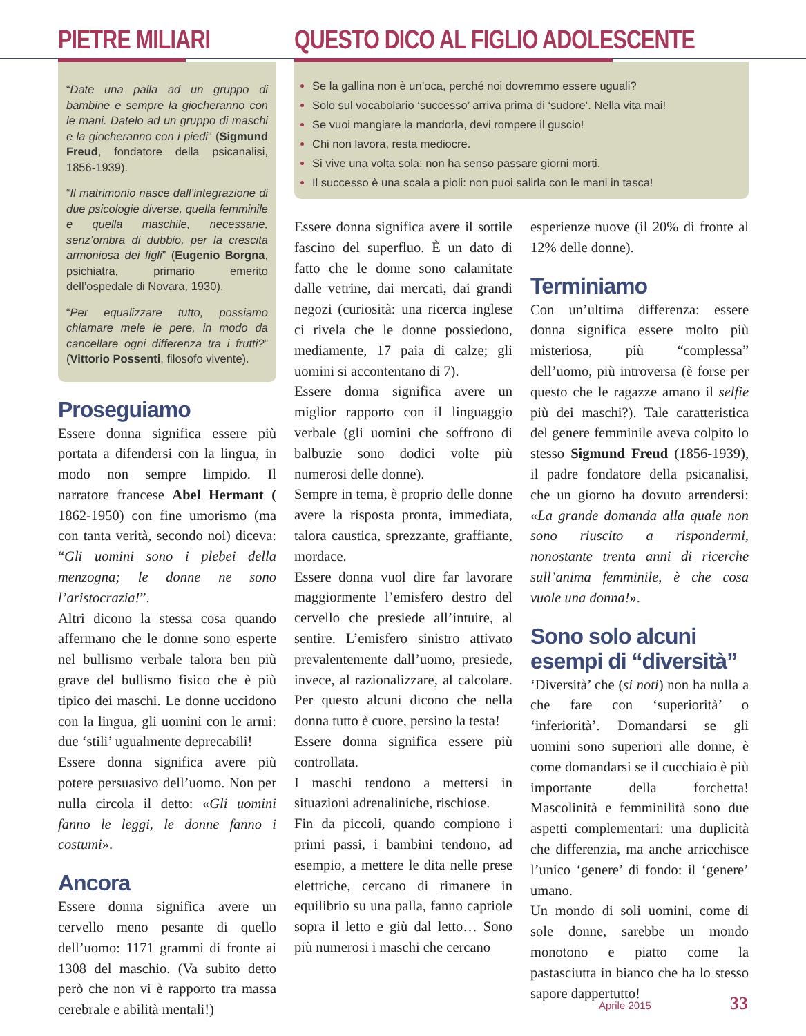PIETRE MILIARI
“Date una palla ad un gruppo di bambine e sempre la giocheranno con le mani. Datelo ad un gruppo di maschi e la giocheranno con i piedi” (Sigmund Freud, fondatore della psicanalisi, 1856-1939).
“Il matrimonio nasce dall’integrazione di due psicologie diverse, quella femminile e quella maschile, necessarie, senz’ombra di dubbio, per la crescita armoniosa dei figli” (Eugenio Borgna, psichiatra, primario emerito dell’ospedale di Novara, 1930).
“Per equalizzare tutto, possiamo chiamare mele le pere, in modo da cancellare ogni differenza tra i frutti?” (Vittorio Possenti, filosofo vivente).
Proseguiamo
Essere donna significa essere più portata a difendersi con la lingua, in modo non sempre limpido. Il narratore francese Abel Hermant ( 1862-1950) con fine umorismo (ma con tanta verità, secondo noi) diceva: “Gli uomini sono i plebei della menzogna; le donne ne sono l’aristocrazia!”.
Altri dicono la stessa cosa quando affermano che le donne sono esperte nel bullismo verbale talora ben più grave del bullismo fisico che è più tipico dei maschi. Le donne uccidono con la lingua, gli uomini con le armi: due ‘stili’ ugualmente deprecabili!
Essere donna significa avere più potere persuasivo dell’uomo. Non per nulla circola il detto: «Gli uomini fanno le leggi, le donne fanno i costumi».
Ancora
Essere donna significa avere un cervello meno pesante di quello dell’uomo: 1171 grammi di fronte ai 1308 del maschio. (Va subito detto però che non vi è rapporto tra massa cerebrale e abilità mentali!)
QUESTO DICO AL FIGLIO ADOLESCENTE
Se la gallina non è un’oca, perché noi dovremmo essere uguali?
Solo sul vocabolario ‘successo’ arriva prima di ‘sudore’. Nella vita mai!
Se vuoi mangiare la mandorla, devi rompere il guscio!
Chi non lavora, resta mediocre.
Si vive una volta sola: non ha senso passare giorni morti.
Il successo è una scala a pioli: non puoi salirla con le mani in tasca!
Essere donna significa avere il sottile fascino del superfluo. È un dato di fatto che le donne sono calamitate dalle vetrine, dai mercati, dai grandi negozi (curiosità: una ricerca inglese ci rivela che le donne possiedono, mediamente, 17 paia di calze; gli uomini si accontentano di 7).
Essere donna significa avere un miglior rapporto con il linguaggio verbale (gli uomini che soffrono di balbuzie sono dodici volte più numerosi delle donne).
Sempre in tema, è proprio delle donne avere la risposta pronta, immediata, talora caustica, sprezzante, graffiante, mordace.
Essere donna vuol dire far lavorare maggiormente l’emisfero destro del cervello che presiede all’intuire, al sentire. L’emisfero sinistro attivato prevalentemente dall’uomo, presiede, invece, al razionalizzare, al calcolare. Per questo alcuni dicono che nella donna tutto è cuore, persino la testa!
Essere donna significa essere più controllata.
I maschi tendono a mettersi in situazioni adrenaliniche, rischiose.
Fin da piccoli, quando compiono i primi passi, i bambini tendono, ad esempio, a mettere le dita nelle prese elettriche, cercano di rimanere in equilibrio su una palla, fanno capriole sopra il letto e giù dal letto… Sono più numerosi i maschi che cercano
esperienze nuove (il 20% di fronte al 12% delle donne).
Terminiamo
Con un’ultima differenza: essere donna significa essere molto più misteriosa, più “complessa” dell’uomo, più introversa (è forse per questo che le ragazze amano il selfie più dei maschi?). Tale caratteristica del genere femminile aveva colpito lo stesso Sigmund Freud (1856-1939), il padre fondatore della psicanalisi, che un giorno ha dovuto arrendersi: «La grande domanda alla quale non sono riuscito a rispondermi, nonostante trenta anni di ricerche sull’anima femminile, è che cosa vuole una donna!».
Sono solo alcuni esempi di “diversità”
‘Diversità’ che (si noti) non ha nulla a che fare con ‘superiorità’ o ‘inferiorità’. Domandarsi se gli uomini sono superiori alle donne, è come domandarsi se il cucchiaio è più importante della forchetta! Mascolinità e femminilità sono due aspetti complementari: una duplicità che differenzia, ma anche arricchisce l’unico ‘genere’ di fondo: il ‘genere’ umano.
Un mondo di soli uomini, come di sole donne, sarebbe un mondo monotono e piatto come la pastasciutta in bianco che ha lo stesso sapore dappertutto!
Aprile 2015 33